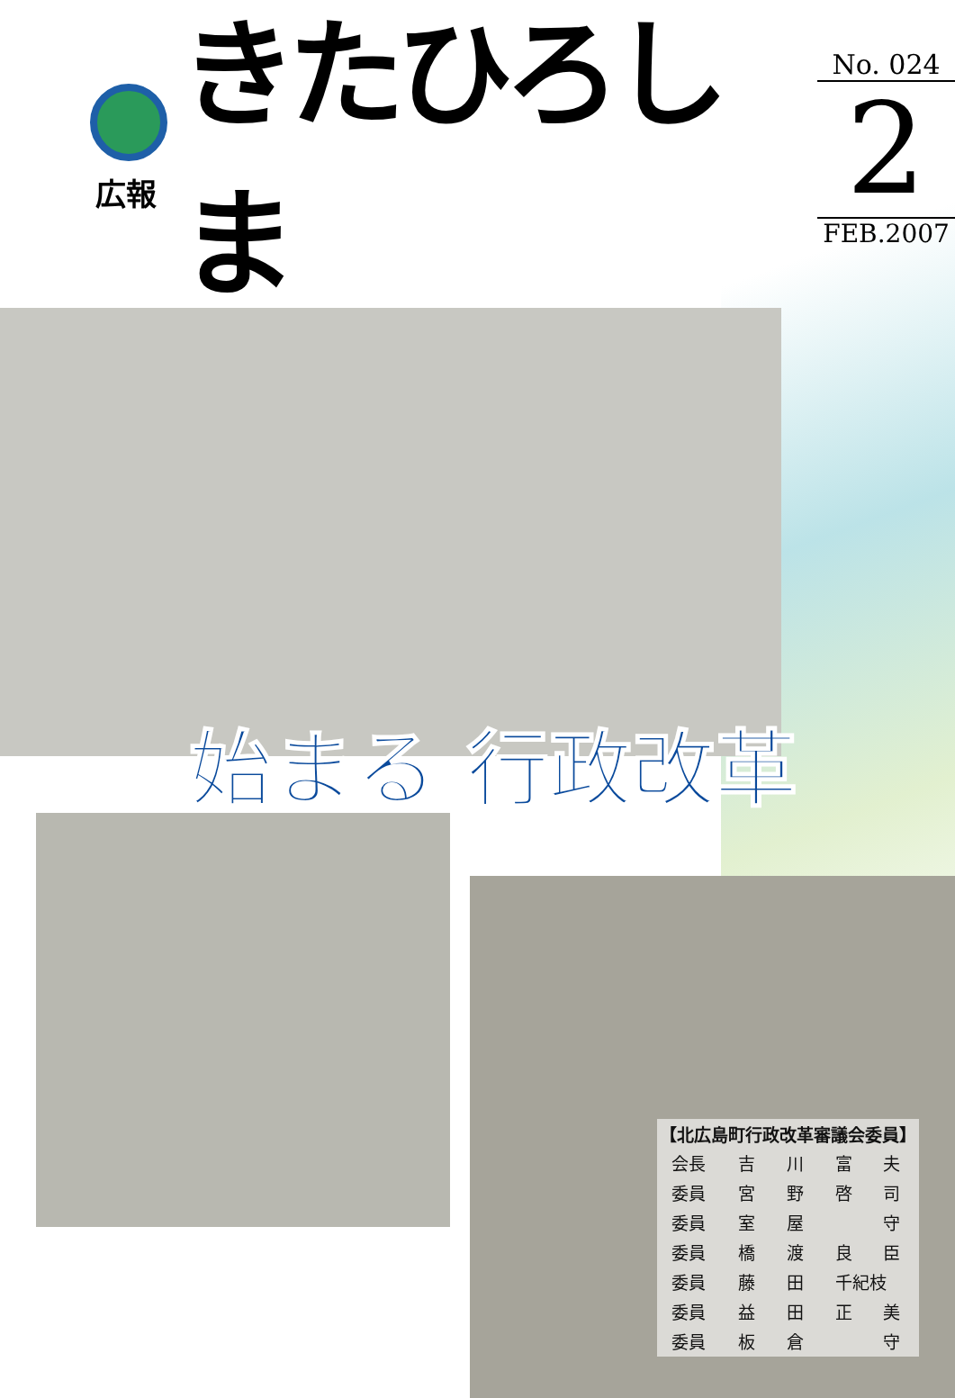広報
きたひろしま
No. 024
2
FEB.2007
始まる 行政改革
| 【北広島町行政改革審議会委員】 | | | | |
| --- | --- | --- | --- | --- |
| 会長 | 吉 | 川 | 富 | 夫 |
| 委員 | 宮 | 野 | 啓 | 司 |
| 委員 | 室 | 屋 | | 守 |
| 委員 | 橋 | 渡 | 良 | 臣 |
| 委員 | 藤 | 田 | 千紀枝 | |
| 委員 | 益 | 田 | 正 | 美 |
| 委員 | 板 | 倉 | | 守 |